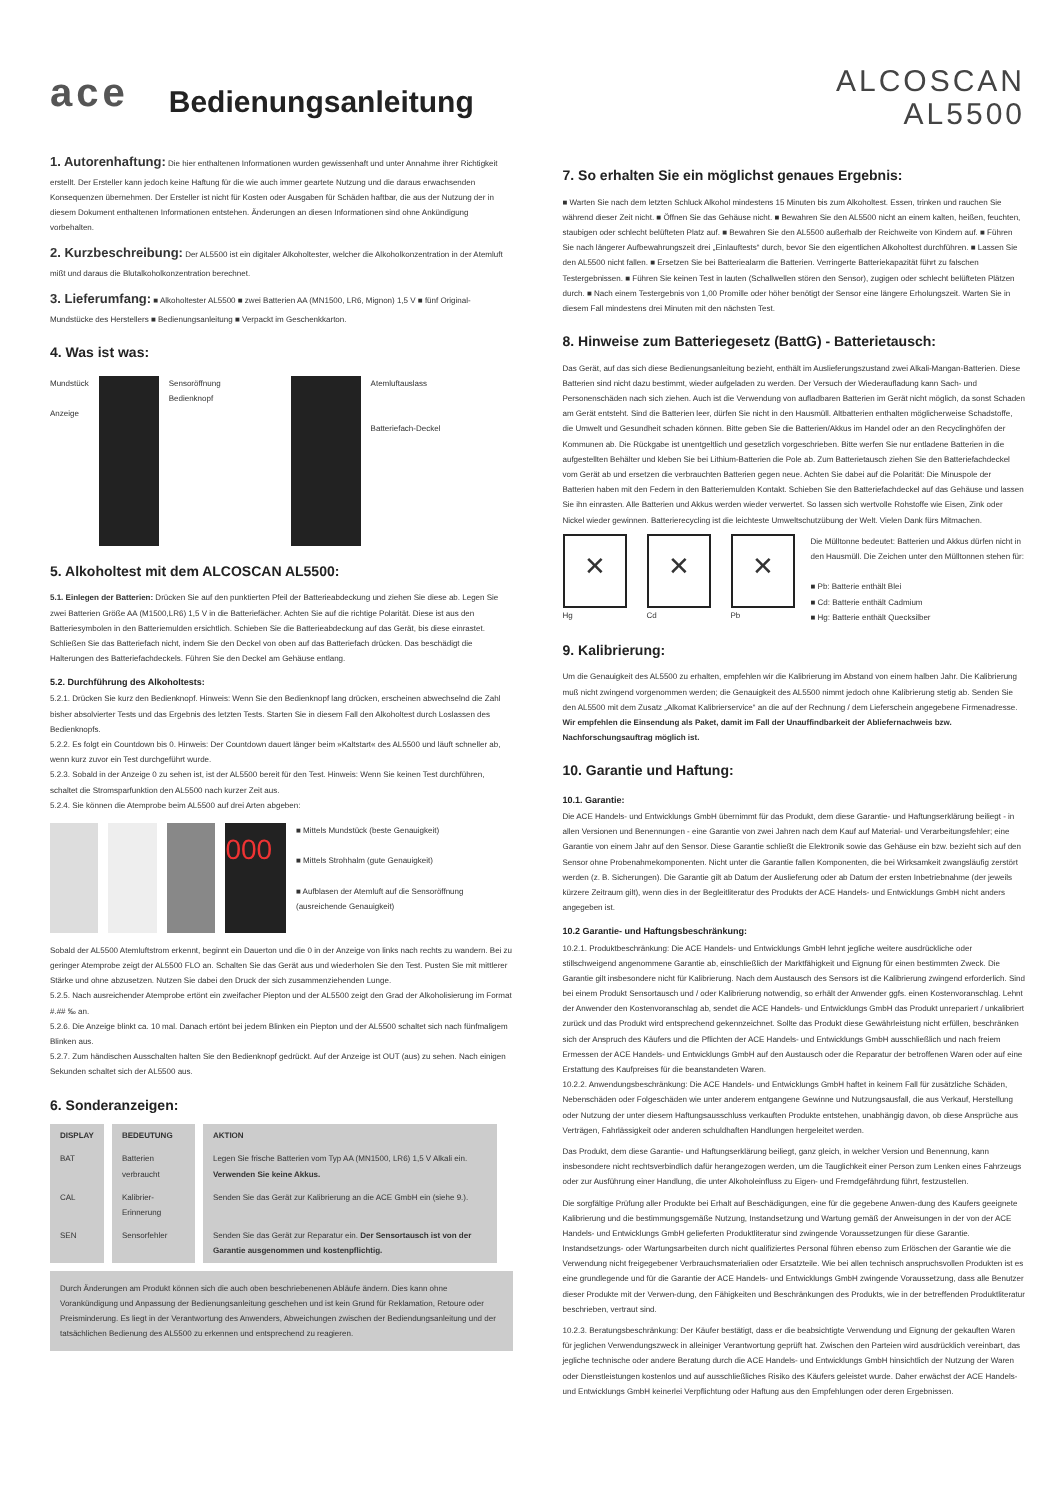ace
Bedienungsanleitung
ALCOSCAN
AL5500
1. Autorenhaftung: Die hier enthaltenen Informationen wurden gewissenhaft und unter Annahme ihrer Richtigkeit erstellt. Der Ersteller kann jedoch keine Haftung für die wie auch immer geartete Nutzung und die daraus erwachsenden Konsequenzen übernehmen. Der Ersteller ist nicht für Kosten oder Ausgaben für Schäden haftbar, die aus der Nutzung der in diesem Dokument enthaltenen Informationen entstehen. Änderungen an diesen Informationen sind ohne Ankündigung vorbehalten.
2. Kurzbeschreibung: Der AL5500 ist ein digitaler Alkoholtester, welcher die Alkoholkonzentration in der Atemluft mißt und daraus die Blutalkoholkonzentration berechnet.
3. Lieferumfang: ■ Alkoholtester AL5500 ■ zwei Batterien AA (MN1500, LR6, Mignon) 1,5 V ■ fünf Original-Mundstücke des Herstellers ■ Bedienungsanleitung ■ Verpackt im Geschenkkarton.
4. Was ist was:
Mundstück
Anzeige
Sensoröffnung
Bedienknopf
Atemluftauslass
Batteriefach-Deckel
5. Alkoholtest mit dem ALCOSCAN AL5500:
5.1. Einlegen der Batterien: Drücken Sie auf den punktierten Pfeil der Batterieabdeckung und ziehen Sie diese ab. Legen Sie zwei Batterien Größe AA (M1500,LR6) 1,5 V in die Batteriefächer. Achten Sie auf die richtige Polarität. Diese ist aus den Batteriesymbolen in den Batteriemulden ersichtlich. Schieben Sie die Batterieabdeckung auf das Gerät, bis diese einrastet. Schließen Sie das Batteriefach nicht, indem Sie den Deckel von oben auf das Batteriefach drücken. Das beschädigt die Halterungen des Batteriefachdeckels. Führen Sie den Deckel am Gehäuse entlang.
5.2. Durchführung des Alkoholtests:
5.2.1. Drücken Sie kurz den Bedienknopf. Hinweis: Wenn Sie den Bedienknopf lang drücken, erscheinen abwechselnd die Zahl bisher absolvierter Tests und das Ergebnis des letzten Tests. Starten Sie in diesem Fall den Alkoholtest durch Loslassen des Bedienknopfs.
5.2.2. Es folgt ein Countdown bis 0. Hinweis: Der Countdown dauert länger beim »Kaltstart« des AL5500 und läuft schneller ab, wenn kurz zuvor ein Test durchgeführt wurde.
5.2.3. Sobald in der Anzeige 0 zu sehen ist, ist der AL5500 bereit für den Test. Hinweis: Wenn Sie keinen Test durchführen, schaltet die Stromsparfunktion den AL5500 nach kurzer Zeit aus.
5.2.4. Sie können die Atemprobe beim AL5500 auf drei Arten abgeben:
000
■ Mittels Mundstück (beste Genauigkeit)
■ Mittels Strohhalm (gute Genauigkeit)
■ Aufblasen der Atemluft auf die Sensoröffnung (ausreichende Genauigkeit)
Sobald der AL5500 Atemluftstrom erkennt, beginnt ein Dauerton und die 0 in der Anzeige von links nach rechts zu wandern. Bei zu geringer Atemprobe zeigt der AL5500 FLO an. Schalten Sie das Gerät aus und wiederholen Sie den Test. Pusten Sie mit mittlerer Stärke und ohne abzusetzen. Nutzen Sie dabei den Druck der sich zusammenziehenden Lunge.
5.2.5. Nach ausreichender Atemprobe ertönt ein zweifacher Piepton und der AL5500 zeigt den Grad der Alkoholisierung im Format #.## ‰ an.
5.2.6. Die Anzeige blinkt ca. 10 mal. Danach ertönt bei jedem Blinken ein Piepton und der AL5500 schaltet sich nach fünfmaligem Blinken aus.
5.2.7. Zum händischen Ausschalten halten Sie den Bedienknopf gedrückt. Auf der Anzeige ist OUT (aus) zu sehen. Nach einigen Sekunden schaltet sich der AL5500 aus.
6. Sonderanzeigen:
| DISPLAY | BEDEUTUNG | AKTION |
| --- | --- | --- |
| BAT | Batterien verbraucht | Legen Sie frische Batterien vom Typ AA (MN1500, LR6) 1,5 V Alkali ein. Verwenden Sie keine Akkus. |
| CAL | Kalibrier-Erinnerung | Senden Sie das Gerät zur Kalibrierung an die ACE GmbH ein (siehe 9.). |
| SEN | Sensorfehler | Senden Sie das Gerät zur Reparatur ein. Der Sensortausch ist von der Garantie ausgenommen und kostenpflichtig. |
Durch Änderungen am Produkt können sich die auch oben beschriebenenen Abläufe ändern. Dies kann ohne Vorankündigung und Anpassung der Bedienungsanleitung geschehen und ist kein Grund für Reklamation, Retoure oder Preisminderung. Es liegt in der Verantwortung des Anwenders, Abweichungen zwischen der Bediendungsanleitung und der tatsächlichen Bedienung des AL5500 zu erkennen und entsprechend zu reagieren.
7. So erhalten Sie ein möglichst genaues Ergebnis:
■ Warten Sie nach dem letzten Schluck Alkohol mindestens 15 Minuten bis zum Alkoholtest. Essen, trinken und rauchen Sie während dieser Zeit nicht. ■ Öffnen Sie das Gehäuse nicht. ■ Bewahren Sie den AL5500 nicht an einem kalten, heißen, feuchten, staubigen oder schlecht belüfteten Platz auf. ■ Bewahren Sie den AL5500 außerhalb der Reichweite von Kindern auf. ■ Führen Sie nach längerer Aufbewahrungszeit drei „Einlauftests“ durch, bevor Sie den eigentlichen Alkoholtest durchführen. ■ Lassen Sie den AL5500 nicht fallen. ■ Ersetzen Sie bei Batteriealarm die Batterien. Verringerte Batteriekapazität führt zu falschen Testergebnissen. ■ Führen Sie keinen Test in lauten (Schallwellen stören den Sensor), zugigen oder schlecht belüfteten Plätzen durch. ■ Nach einem Testergebnis von 1,00 Promille oder höher benötigt der Sensor eine längere Erholungszeit. Warten Sie in diesem Fall mindestens drei Minuten mit den nächsten Test.
8. Hinweise zum Batteriegesetz (BattG) - Batterietausch:
Das Gerät, auf das sich diese Bedienungsanleitung bezieht, enthält im Auslieferungszustand zwei Alkali-Mangan-Batterien. Diese Batterien sind nicht dazu bestimmt, wieder aufgeladen zu werden. Der Versuch der Wiederaufladung kann Sach- und Personenschäden nach sich ziehen. Auch ist die Verwendung von aufladbaren Batterien im Gerät nicht möglich, da sonst Schaden am Gerät entsteht. Sind die Batterien leer, dürfen Sie nicht in den Hausmüll. Altbatterien enthalten möglicherweise Schadstoffe, die Umwelt und Gesundheit schaden können. Bitte geben Sie die Batterien/Akkus im Handel oder an den Recyclinghöfen der Kommunen ab. Die Rückgabe ist unentgeltlich und gesetzlich vorgeschrieben. Bitte werfen Sie nur entladene Batterien in die aufgestellten Behälter und kleben Sie bei Lithium-Batterien die Pole ab. Zum Batterietausch ziehen Sie den Batteriefachdeckel vom Gerät ab und ersetzen die verbrauchten Batterien gegen neue. Achten Sie dabei auf die Polarität: Die Minuspole der Batterien haben mit den Federn in den Batteriemulden Kontakt. Schieben Sie den Batteriefachdeckel auf das Gehäuse und lassen Sie ihn einrasten. Alle Batterien und Akkus werden wieder verwertet. So lassen sich wertvolle Rohstoffe wie Eisen, Zink oder Nickel wieder gewinnen. Batterierecycling ist die leichteste Umweltschutzübung der Welt. Vielen Dank fürs Mitmachen.
✕
Hg
✕
Cd
✕
Pb
Die Mülltonne bedeutet: Batterien und Akkus dürfen nicht in den Hausmüll. Die Zeichen unter den Mülltonnen stehen für:
■ Pb: Batterie enthält Blei
■ Cd: Batterie enthält Cadmium
■ Hg: Batterie enthält Quecksilber
9. Kalibrierung:
Um die Genauigkeit des AL5500 zu erhalten, empfehlen wir die Kalibrierung im Abstand von einem halben Jahr. Die Kalibrierung muß nicht zwingend vorgenommen werden; die Genauigkeit des AL5500 nimmt jedoch ohne Kalibrierung stetig ab. Senden Sie den AL5500 mit dem Zusatz „Alkomat Kalibrierservice“ an die auf der Rechnung / dem Lieferschein angegebene Firmenadresse.
Wir empfehlen die Einsendung als Paket, damit im Fall der Unauffindbarkeit der Abliefernachweis bzw. Nachforschungsauftrag möglich ist.
10. Garantie und Haftung:
10.1. Garantie:
Die ACE Handels- und Entwicklungs GmbH übernimmt für das Produkt, dem diese Garantie- und Haftungserklärung beiliegt - in allen Versionen und Benennungen - eine Garantie von zwei Jahren nach dem Kauf auf Material- und Verarbeitungsfehler; eine Garantie von einem Jahr auf den Sensor. Diese Garantie schließt die Elektronik sowie das Gehäuse ein bzw. bezieht sich auf den Sensor ohne Probenahmekomponenten. Nicht unter die Garantie fallen Komponenten, die bei Wirksamkeit zwangsläufig zerstört werden (z. B. Sicherungen). Die Garantie gilt ab Datum der Auslieferung oder ab Datum der ersten Inbetriebnahme (der jeweils kürzere Zeitraum gilt), wenn dies in der Begleitliteratur des Produkts der ACE Handels- und Entwicklungs GmbH nicht anders angegeben ist.
10.2 Garantie- und Haftungsbeschränkung:
10.2.1. Produktbeschränkung: Die ACE Handels- und Entwicklungs GmbH lehnt jegliche weitere ausdrückliche oder stillschweigend angenommene Garantie ab, einschließlich der Marktfähigkeit und Eignung für einen bestimmten Zweck. Die Garantie gilt insbesondere nicht für Kalibrierung. Nach dem Austausch des Sensors ist die Kalibrierung zwingend erforderlich. Sind bei einem Produkt Sensortausch und / oder Kalibrierung notwendig, so erhält der Anwender ggfs. einen Kostenvoranschlag. Lehnt der Anwender den Kostenvoranschlag ab, sendet die ACE Handels- und Entwicklungs GmbH das Produkt unrepariert / unkalibriert zurück und das Produkt wird entsprechend gekennzeichnet. Sollte das Produkt diese Gewährleistung nicht erfüllen, beschränken sich der Anspruch des Käufers und die Pflichten der ACE Handels- und Entwicklungs GmbH ausschließlich und nach freiem Ermessen der ACE Handels- und Entwicklungs GmbH auf den Austausch oder die Reparatur der betroffenen Waren oder auf eine Erstattung des Kaufpreises für die beanstandeten Waren.
10.2.2. Anwendungsbeschränkung: Die ACE Handels- und Entwicklungs GmbH haftet in keinem Fall für zusätzliche Schäden, Nebenschäden oder Folgeschäden wie unter anderem entgangene Gewinne und Nutzungsausfall, die aus Verkauf, Herstellung oder Nutzung der unter diesem Haftungsausschluss verkauften Produkte entstehen, unabhängig davon, ob diese Ansprüche aus Verträgen, Fahrlässigkeit oder anderen schuldhaften Handlungen hergeleitet werden.
Das Produkt, dem diese Garantie- und Haftungserklärung beiliegt, ganz gleich, in welcher Version und Benennung, kann insbesondere nicht rechtsverbindlich dafür herangezogen werden, um die Tauglichkeit einer Person zum Lenken eines Fahrzeugs oder zur Ausführung einer Handlung, die unter Alkoholeinfluss zu Eigen- und Fremdgefährdung führt, festzustellen.
Die sorgfältige Prüfung aller Produkte bei Erhalt auf Beschädigungen, eine für die gegebene Anwen-dung des Kaufers geeignete Kalibrierung und die bestimmungsgemäße Nutzung, Instandsetzung und Wartung gemäß der Anweisungen in der von der ACE Handels- und Entwicklungs GmbH gelieferten Produktliteratur sind zwingende Voraussetzungen für diese Garantie. Instandsetzungs- oder Wartungsarbeiten durch nicht qualifiziertes Personal führen ebenso zum Erlöschen der Garantie wie die Verwendung nicht freigegebener Verbrauchsmaterialien oder Ersatzteile. Wie bei allen technisch anspruchsvollen Produkten ist es eine grundlegende und für die Garantie der ACE Handels- und Entwicklungs GmbH zwingende Voraussetzung, dass alle Benutzer dieser Produkte mit der Verwen-dung, den Fähigkeiten und Beschränkungen des Produkts, wie in der betreffenden Produktliteratur beschrieben, vertraut sind.
10.2.3. Beratungsbeschränkung: Der Käufer bestätigt, dass er die beabsichtigte Verwendung und Eignung der gekauften Waren für jeglichen Verwendungszweck in alleiniger Verantwortung geprüft hat. Zwischen den Parteien wird ausdrücklich vereinbart, das jegliche technische oder andere Beratung durch die ACE Handels- und Entwicklungs GmbH hinsichtlich der Nutzung der Waren oder Dienstleistungen kostenlos und auf ausschließliches Risiko des Käufers geleistet wurde. Daher erwächst der ACE Handels- und Entwicklungs GmbH keinerlei Verpflichtung oder Haftung aus den Empfehlungen oder deren Ergebnissen.